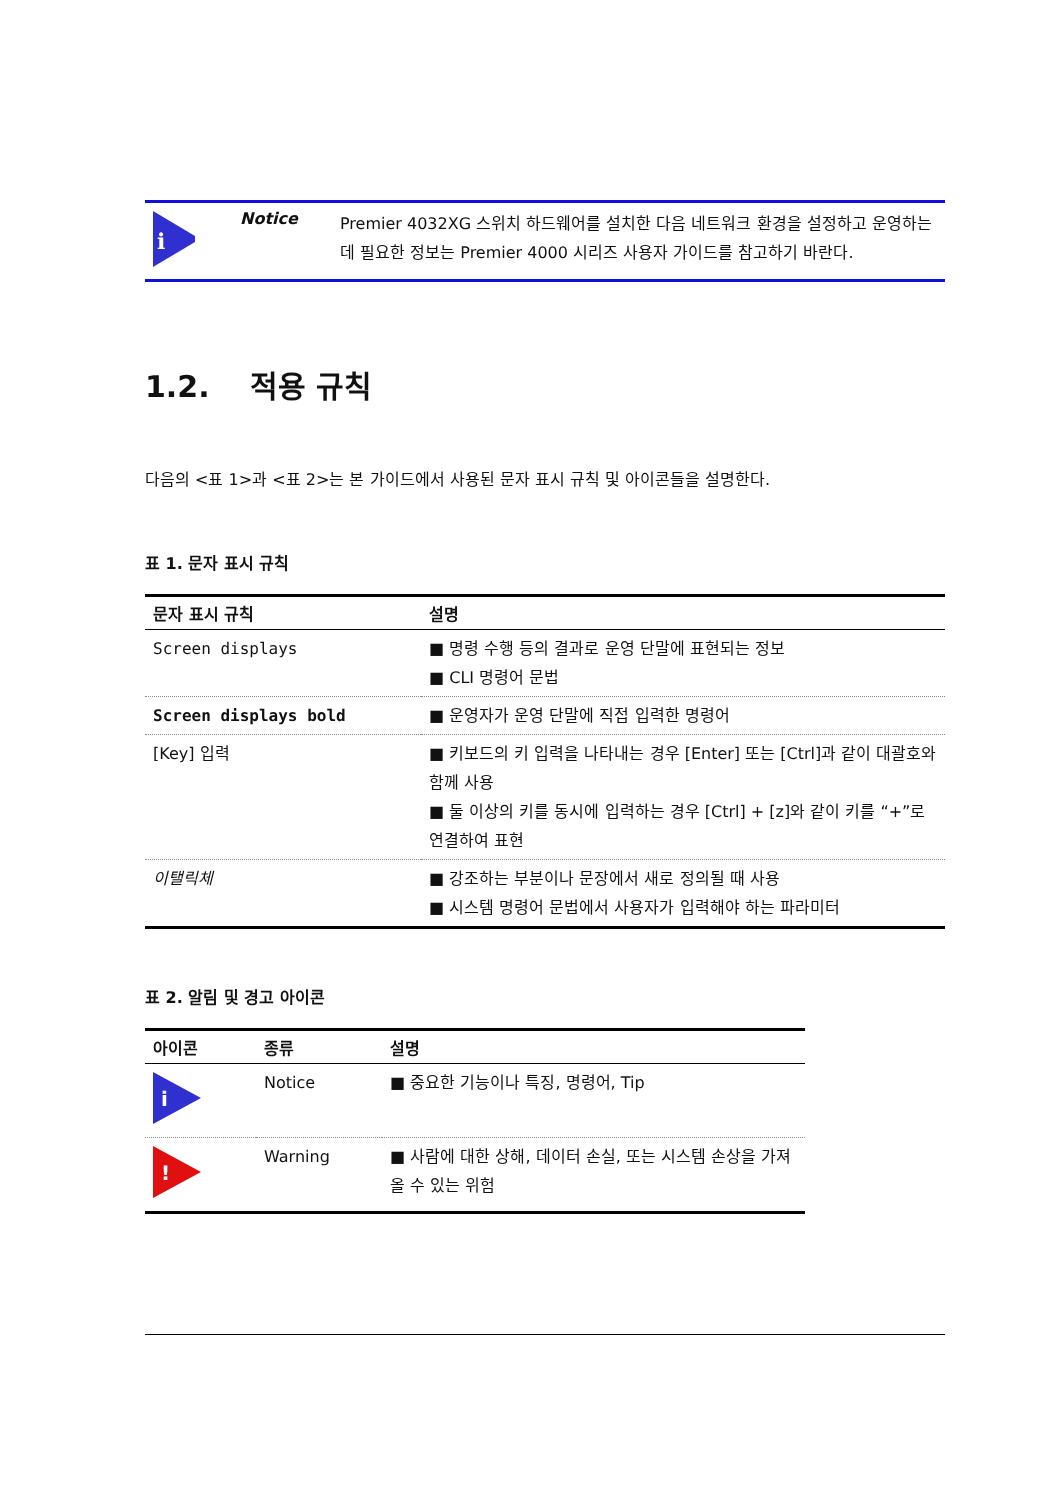i
Notice
Premier 4032XG 스위치 하드웨어를 설치한 다음 네트워크 환경을 설정하고 운영하는 데 필요한 정보는 Premier 4000 시리즈 사용자 가이드를 참고하기 바란다.
1.2. 적용 규칙
다음의 <표 1>과 <표 2>는 본 가이드에서 사용된 문자 표시 규칙 및 아이콘들을 설명한다.
표 1. 문자 표시 규칙
| 문자 표시 규칙 | 설명 |
| --- | --- |
| Screen displays | ■ 명령 수행 등의 결과로 운영 단말에 표현되는 정보 ■ CLI 명령어 문법 |
| Screen displays bold | ■ 운영자가 운영 단말에 직접 입력한 명령어 |
| [Key] 입력 | ■ 키보드의 키 입력을 나타내는 경우 [Enter] 또는 [Ctrl]과 같이 대괄호와 함께 사용 ■ 둘 이상의 키를 동시에 입력하는 경우 [Ctrl] + [z]와 같이 키를 “+”로 연결하여 표현 |
| 이탤릭체 | ■ 강조하는 부분이나 문장에서 새로 정의될 때 사용 ■ 시스템 명령어 문법에서 사용자가 입력해야 하는 파라미터 |
표 2. 알림 및 경고 아이콘
| 아이콘 | 종류 | 설명 |
| --- | --- | --- |
| i | Notice | ■ 중요한 기능이나 특징, 명령어, Tip |
| ! | Warning | ■ 사람에 대한 상해, 데이터 손실, 또는 시스템 손상을 가져올 수 있는 위험 |